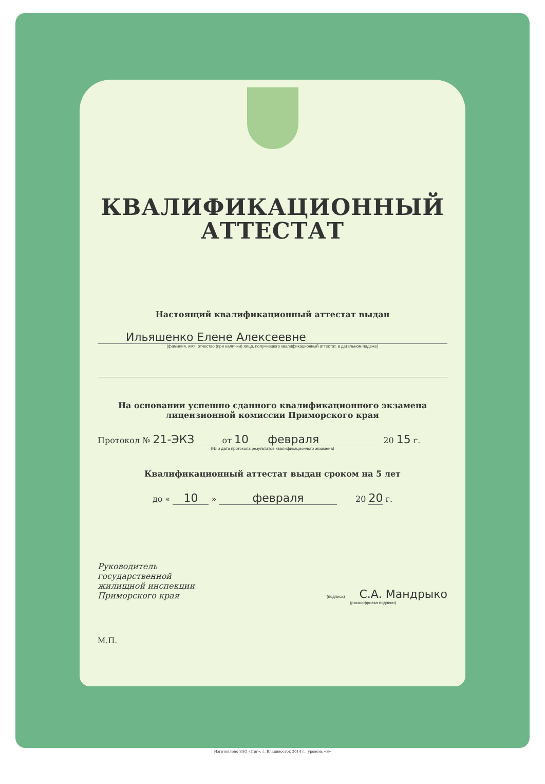КВАЛИФИКАЦИОННЫЙ
АТТЕСТАТ
Настоящий квалификационный аттестат выдан
Ильяшенко Елене Алексеевне
(фамилия, имя, отчество (при наличии) лица, получившего квалификационный аттестат, в дательном падеже)
На основании успешно сданного квалификационного экзамена
лицензионной комиссии Приморского края
Протокол № 21-ЭКЗ от 10 февраля 20 15 г.
(№ и дата протокола результатов квалификационного экзамена)
Квалификационный аттестат выдан сроком на 5 лет
до « 10 » февраля 20 20 г.
Руководитель
государственной
жилищной инспекции
Приморского края
(подпись) С.А. Мандрыко
(расшифровка подписи)
М.П.
Изготовлено ЗАО «Лиг», г. Владивосток 2014 г., уровень «В»